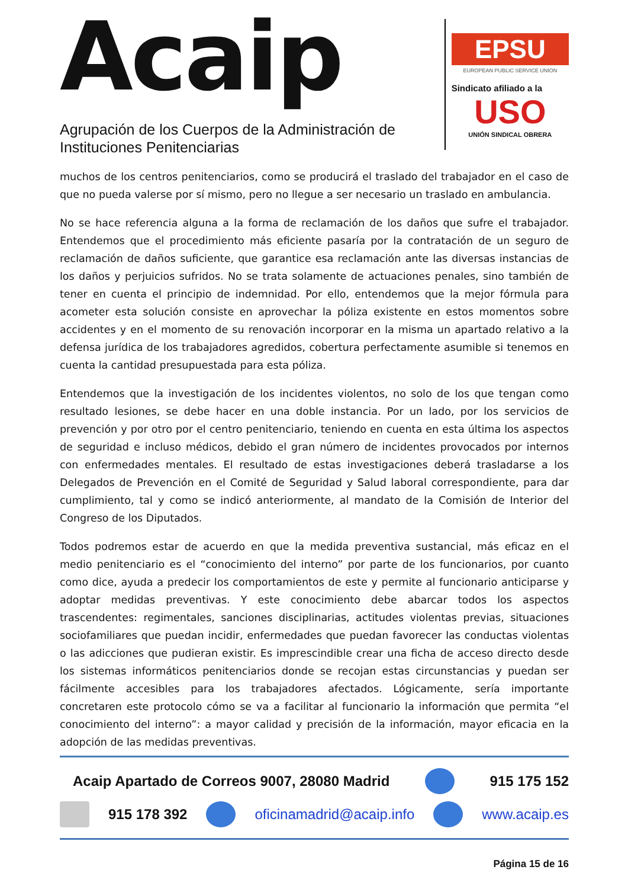Acaip
Agrupación de los Cuerpos de la Administración de Instituciones Penitenciarias
EPSU
EUROPEAN PUBLIC SERVICE UNION
Sindicato afiliado a la
USO
UNIÓN SINDICAL OBRERA
muchos de los centros penitenciarios, como se producirá el traslado del trabajador en el caso de que no pueda valerse por sí mismo, pero no llegue a ser necesario un traslado en ambulancia.
No se hace referencia alguna a la forma de reclamación de los daños que sufre el trabajador. Entendemos que el procedimiento más eficiente pasaría por la contratación de un seguro de reclamación de daños suficiente, que garantice esa reclamación ante las diversas instancias de los daños y perjuicios sufridos. No se trata solamente de actuaciones penales, sino también de tener en cuenta el principio de indemnidad. Por ello, entendemos que la mejor fórmula para acometer esta solución consiste en aprovechar la póliza existente en estos momentos sobre accidentes y en el momento de su renovación incorporar en la misma un apartado relativo a la defensa jurídica de los trabajadores agredidos, cobertura perfectamente asumible si tenemos en cuenta la cantidad presupuestada para esta póliza.
Entendemos que la investigación de los incidentes violentos, no solo de los que tengan como resultado lesiones, se debe hacer en una doble instancia. Por un lado, por los servicios de prevención y por otro por el centro penitenciario, teniendo en cuenta en esta última los aspectos de seguridad e incluso médicos, debido el gran número de incidentes provocados por internos con enfermedades mentales. El resultado de estas investigaciones deberá trasladarse a los Delegados de Prevención en el Comité de Seguridad y Salud laboral correspondiente, para dar cumplimiento, tal y como se indicó anteriormente, al mandato de la Comisión de Interior del Congreso de los Diputados.
Todos podremos estar de acuerdo en que la medida preventiva sustancial, más eficaz en el medio penitenciario es el “conocimiento del interno” por parte de los funcionarios, por cuanto como dice, ayuda a predecir los comportamientos de este y permite al funcionario anticiparse y adoptar medidas preventivas. Y este conocimiento debe abarcar todos los aspectos trascendentes: regimentales, sanciones disciplinarias, actitudes violentas previas, situaciones sociofamiliares que puedan incidir, enfermedades que puedan favorecer las conductas violentas o las adicciones que pudieran existir. Es imprescindible crear una ficha de acceso directo desde los sistemas informáticos penitenciarios donde se recojan estas circunstancias y puedan ser fácilmente accesibles para los trabajadores afectados. Lógicamente, sería importante concretaren este protocolo cómo se va a facilitar al funcionario la información que permita “el conocimiento del interno”: a mayor calidad y precisión de la información, mayor eficacia en la adopción de las medidas preventivas.
Acaip Apartado de Correos 9007, 28080 Madrid 915 175 152
915 178 392 oficinamadrid@acaip.info www.acaip.es
Página 15 de 16